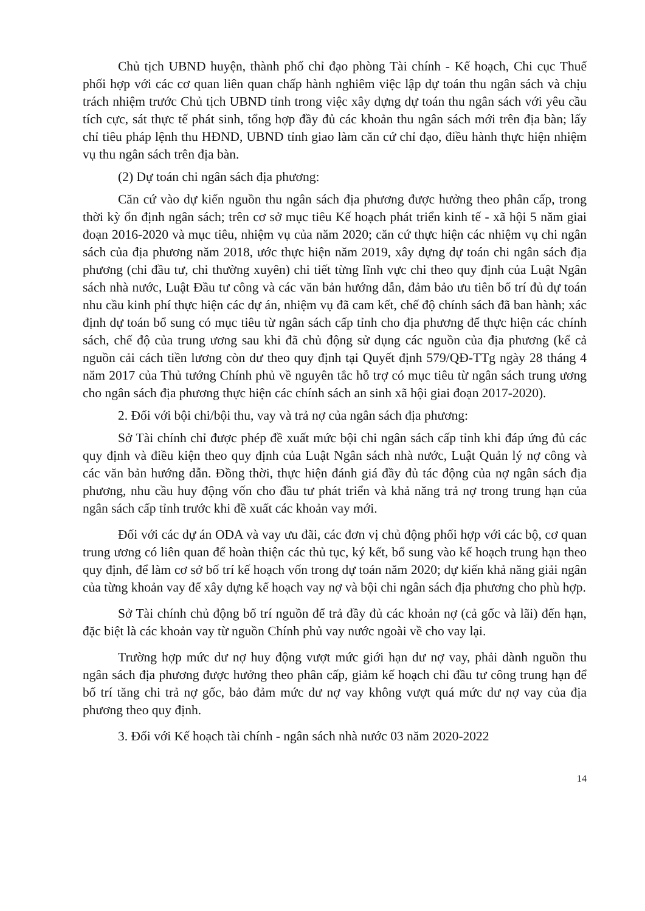Chủ tịch UBND huyện, thành phố chỉ đạo phòng Tài chính - Kế hoạch, Chi cục Thuế phối hợp với các cơ quan liên quan chấp hành nghiêm việc lập dự toán thu ngân sách và chịu trách nhiệm trước Chủ tịch UBND tỉnh trong việc xây dựng dự toán thu ngân sách với yêu cầu tích cực, sát thực tế phát sinh, tổng hợp đầy đủ các khoản thu ngân sách mới trên địa bàn; lấy chỉ tiêu pháp lệnh thu HĐND, UBND tỉnh giao làm căn cứ chỉ đạo, điều hành thực hiện nhiệm vụ thu ngân sách trên địa bàn.
(2) Dự toán chi ngân sách địa phương:
Căn cứ vào dự kiến nguồn thu ngân sách địa phương được hưởng theo phân cấp, trong thời kỳ ổn định ngân sách; trên cơ sở mục tiêu Kế hoạch phát triển kinh tế - xã hội 5 năm giai đoạn 2016-2020 và mục tiêu, nhiệm vụ của năm 2020; căn cứ thực hiện các nhiệm vụ chi ngân sách của địa phương năm 2018, ước thực hiện năm 2019, xây dựng dự toán chi ngân sách địa phương (chi đầu tư, chi thường xuyên) chi tiết từng lĩnh vực chi theo quy định của Luật Ngân sách nhà nước, Luật Đầu tư công và các văn bản hướng dẫn, đảm bảo ưu tiên bố trí đủ dự toán nhu cầu kinh phí thực hiện các dự án, nhiệm vụ đã cam kết, chế độ chính sách đã ban hành; xác định dự toán bổ sung có mục tiêu từ ngân sách cấp tỉnh cho địa phương để thực hiện các chính sách, chế độ của trung ương sau khi đã chủ động sử dụng các nguồn của địa phương (kể cả nguồn cải cách tiền lương còn dư theo quy định tại Quyết định 579/QĐ-TTg ngày 28 tháng 4 năm 2017 của Thủ tướng Chính phủ về nguyên tắc hỗ trợ có mục tiêu từ ngân sách trung ương cho ngân sách địa phương thực hiện các chính sách an sinh xã hội giai đoạn 2017-2020).
2. Đối với bội chi/bội thu, vay và trả nợ của ngân sách địa phương:
Sở Tài chính chỉ được phép đề xuất mức bội chi ngân sách cấp tỉnh khi đáp ứng đủ các quy định và điều kiện theo quy định của Luật Ngân sách nhà nước, Luật Quản lý nợ công và các văn bản hướng dẫn. Đồng thời, thực hiện đánh giá đầy đủ tác động của nợ ngân sách địa phương, nhu cầu huy động vốn cho đầu tư phát triển và khả năng trả nợ trong trung hạn của ngân sách cấp tỉnh trước khi đề xuất các khoản vay mới.
Đối với các dự án ODA và vay ưu đãi, các đơn vị chủ động phối hợp với các bộ, cơ quan trung ương có liên quan để hoàn thiện các thủ tục, ký kết, bổ sung vào kế hoạch trung hạn theo quy định, để làm cơ sở bố trí kế hoạch vốn trong dự toán năm 2020; dự kiến khả năng giải ngân của từng khoản vay để xây dựng kế hoạch vay nợ và bội chi ngân sách địa phương cho phù hợp.
Sở Tài chính chủ động bố trí nguồn để trả đầy đủ các khoản nợ (cả gốc và lãi) đến hạn, đặc biệt là các khoản vay từ nguồn Chính phủ vay nước ngoài về cho vay lại.
Trường hợp mức dư nợ huy động vượt mức giới hạn dư nợ vay, phải dành nguồn thu ngân sách địa phương được hưởng theo phân cấp, giảm kế hoạch chi đầu tư công trung hạn để bố trí tăng chi trả nợ gốc, bảo đảm mức dư nợ vay không vượt quá mức dư nợ vay của địa phương theo quy định.
3. Đối với Kế hoạch tài chính - ngân sách nhà nước 03 năm 2020-2022
14